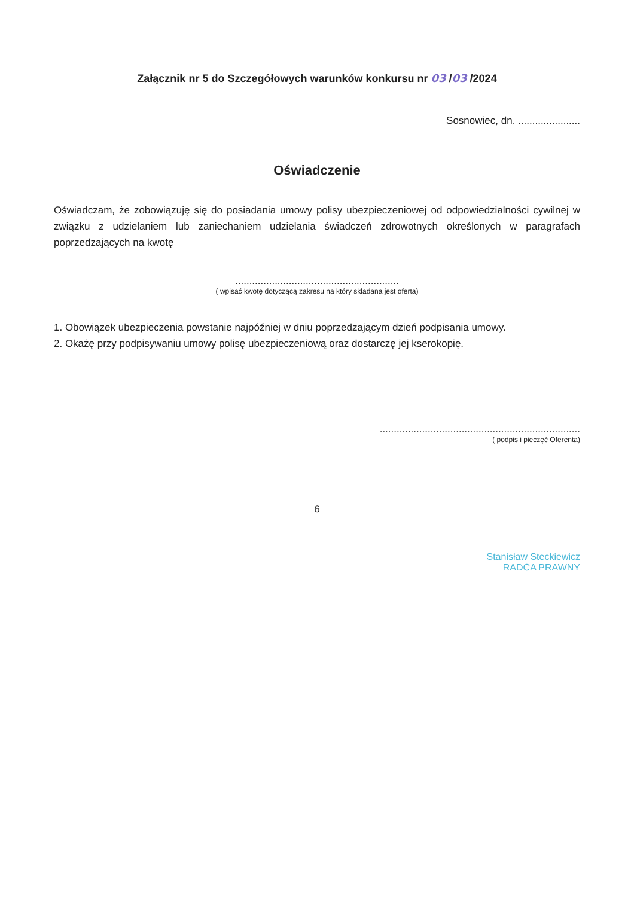Załącznik nr 5 do Szczegółowych warunków konkursu nr 03 /03 /2024
Sosnowiec, dn. ......................
Oświadczenie
Oświadczam, że zobowiązuję się do posiadania umowy polisy ubezpieczeniowej od odpowiedzialności cywilnej w związku z udzielaniem lub zaniechaniem udzielania świadczeń zdrowotnych określonych w paragrafach poprzedzających na kwotę
..........................................................
( wpisać kwotę dotyczącą zakresu na który składana jest oferta)
1. Obowiązek ubezpieczenia powstanie najpóźniej w dniu poprzedzającym dzień podpisania umowy.
2. Okażę przy podpisywaniu umowy polisę ubezpieczeniową oraz dostarczę jej kserokopię.
.......................................................................
( podpis i pieczęć Oferenta)
6
Stanisław Steckiewicz
RADCA PRAWNY